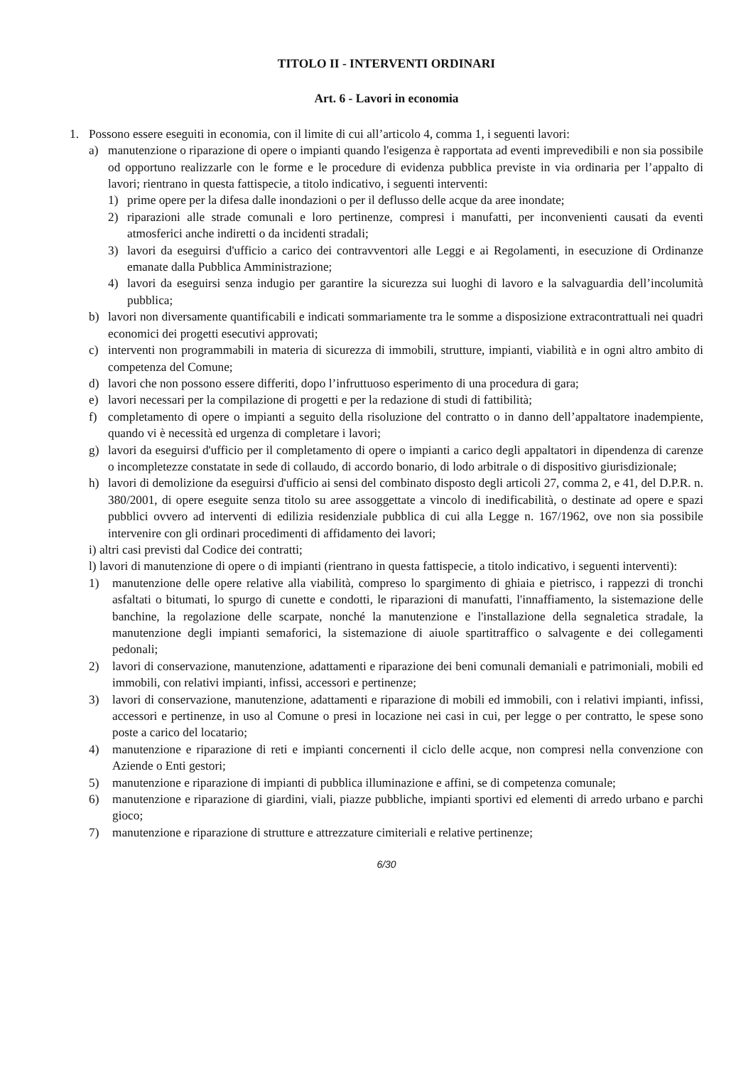TITOLO II - INTERVENTI ORDINARI
Art. 6 - Lavori in economia
1. Possono essere eseguiti in economia, con il limite di cui all’articolo 4, comma 1, i seguenti lavori:
a) manutenzione o riparazione di opere o impianti quando l'esigenza è rapportata ad eventi imprevedibili e non sia possibile od opportuno realizzarle con le forme e le procedure di evidenza pubblica previste in via ordinaria per l’appalto di lavori; rientrano in questa fattispecie, a titolo indicativo, i seguenti interventi:
1) prime opere per la difesa dalle inondazioni o per il deflusso delle acque da aree inondate;
2) riparazioni alle strade comunali e loro pertinenze, compresi i manufatti, per inconvenienti causati da eventi atmosferici anche indiretti o da incidenti stradali;
3) lavori da eseguirsi d'ufficio a carico dei contravventori alle Leggi e ai Regolamenti, in esecuzione di Ordinanze emanate dalla Pubblica Amministrazione;
4) lavori da eseguirsi senza indugio per garantire la sicurezza sui luoghi di lavoro e la salvaguardia dell’incolumità pubblica;
b) lavori non diversamente quantificabili e indicati sommariamente tra le somme a disposizione extracontrattuali nei quadri economici dei progetti esecutivi approvati;
c) interventi non programmabili in materia di sicurezza di immobili, strutture, impianti, viabilità e in ogni altro ambito di competenza del Comune;
d) lavori che non possono essere differiti, dopo l’infruttuoso esperimento di una procedura di gara;
e) lavori necessari per la compilazione di progetti e per la redazione di studi di fattibilità;
f) completamento di opere o impianti a seguito della risoluzione del contratto o in danno dell’appaltatore inadempiente, quando vi è necessità ed urgenza di completare i lavori;
g) lavori da eseguirsi d'ufficio per il completamento di opere o impianti a carico degli appaltatori in dipendenza di carenze o incompletezze constatate in sede di collaudo, di accordo bonario, di lodo arbitrale o di dispositivo giurisdizionale;
h) lavori di demolizione da eseguirsi d'ufficio ai sensi del combinato disposto degli articoli 27, comma 2, e 41, del D.P.R. n. 380/2001, di opere eseguite senza titolo su aree assoggettate a vincolo di inedificabilità, o destinate ad opere e spazi pubblici ovvero ad interventi di edilizia residenziale pubblica di cui alla Legge n. 167/1962, ove non sia possibile intervenire con gli ordinari procedimenti di affidamento dei lavori;
i) altri casi previsti dal Codice dei contratti;
l) lavori di manutenzione di opere o di impianti (rientrano in questa fattispecie, a titolo indicativo, i seguenti interventi):
1) manutenzione delle opere relative alla viabilità, compreso lo spargimento di ghiaia e pietrisco, i rappezzi di tronchi asfaltati o bitumati, lo spurgo di cunette e condotti, le riparazioni di manufatti, l'innaffiamento, la sistemazione delle banchine, la regolazione delle scarpate, nonché la manutenzione e l'installazione della segnaletica stradale, la manutenzione degli impianti semaforici, la sistemazione di aiuole spartitraffico o salvagente e dei collegamenti pedonali;
2) lavori di conservazione, manutenzione, adattamenti e riparazione dei beni comunali demaniali e patrimoniali, mobili ed immobili, con relativi impianti, infissi, accessori e pertinenze;
3) lavori di conservazione, manutenzione, adattamenti e riparazione di mobili ed immobili, con i relativi impianti, infissi, accessori e pertinenze, in uso al Comune o presi in locazione nei casi in cui, per legge o per contratto, le spese sono poste a carico del locatario;
4) manutenzione e riparazione di reti e impianti concernenti il ciclo delle acque, non compresi nella convenzione con Aziende o Enti gestori;
5) manutenzione e riparazione di impianti di pubblica illuminazione e affini, se di competenza comunale;
6) manutenzione e riparazione di giardini, viali, piazze pubbliche, impianti sportivi ed elementi di arredo urbano e parchi gioco;
7) manutenzione e riparazione di strutture e attrezzature cimiteriali e relative pertinenze;
6/30